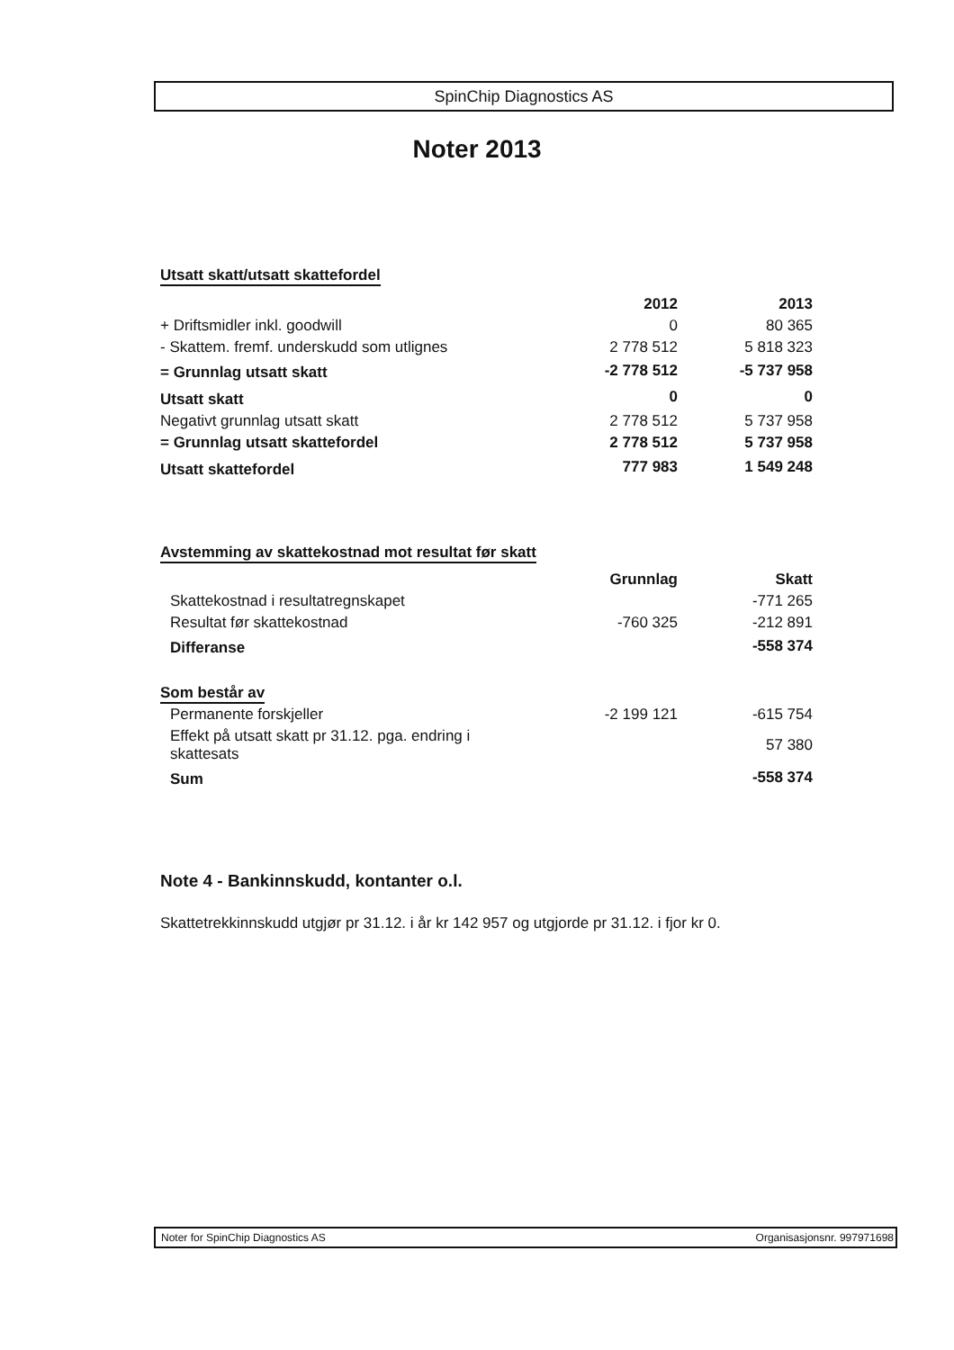SpinChip Diagnostics AS
Noter 2013
Utsatt skatt/utsatt skattefordel
| | 2012 | 2013 |
| --- | --- | --- |
| + Driftsmidler inkl. goodwill | 0 | 80 365 |
| - Skattem. fremf. underskudd som utlignes | 2 778 512 | 5 818 323 |
| = Grunnlag utsatt skatt | -2 778 512 | -5 737 958 |
| Utsatt skatt | 0 | 0 |
| Negativt grunnlag utsatt skatt | 2 778 512 | 5 737 958 |
| = Grunnlag utsatt skattefordel | 2 778 512 | 5 737 958 |
| Utsatt skattefordel | 777 983 | 1 549 248 |
Avstemming av skattekostnad mot resultat før skatt
| | Grunnlag | Skatt |
| --- | --- | --- |
| Skattekostnad i resultatregnskapet | | -771 265 |
| Resultat før skattekostnad | -760 325 | -212 891 |
| Differanse | | -558 374 |
Som består av
| Permanente forskjeller | -2 199 121 | -615 754 |
| Effekt på utsatt skatt pr 31.12. pga. endring i skattesats | | 57 380 |
| Sum | | -558 374 |
Note 4 - Bankinnskudd, kontanter o.l.
Skattetrekkinnskudd utgjør pr 31.12. i år kr 142 957 og utgjorde pr 31.12. i fjor kr 0.
Noter for SpinChip Diagnostics AS Organisasjonsnr. 997971698